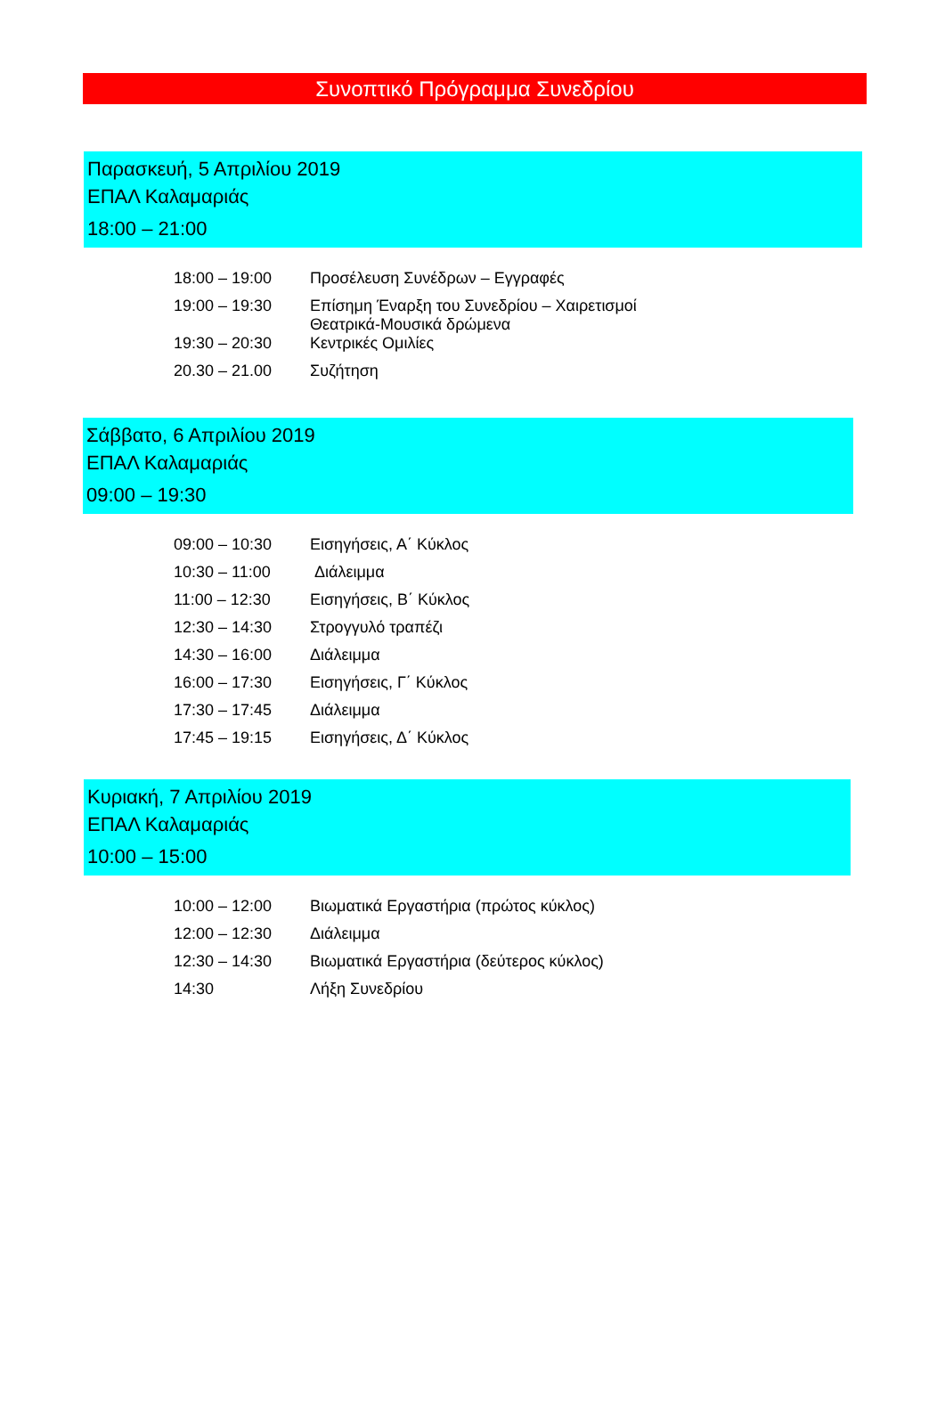Συνοπτικό Πρόγραμμα Συνεδρίου
Παρασκευή, 5 Απριλίου 2019
ΕΠΑΛ Καλαμαριάς
18:00 – 21:00
| 18:00 – 19:00 | Προσέλευση Συνέδρων – Εγγραφές |
| 19:00 – 19:30 | Επίσημη Έναρξη του Συνεδρίου – Χαιρετισμοί Θεατρικά-Μουσικά δρώμενα |
| 19:30 – 20:30 | Κεντρικές Ομιλίες |
| 20.30 – 21.00 | Συζήτηση |
Σάββατο, 6 Απριλίου 2019
ΕΠΑΛ Καλαμαριάς
09:00 – 19:30
| 09:00 – 10:30 | Εισηγήσεις, Α΄ Κύκλος |
| 10:30 – 11:00 | Διάλειμμα |
| 11:00 – 12:30 | Εισηγήσεις, Β΄ Κύκλος |
| 12:30 – 14:30 | Στρογγυλό τραπέζι |
| 14:30 – 16:00 | Διάλειμμα |
| 16:00 – 17:30 | Εισηγήσεις, Γ΄ Κύκλος |
| 17:30 – 17:45 | Διάλειμμα |
| 17:45 – 19:15 | Εισηγήσεις, Δ΄ Κύκλος |
Κυριακή, 7 Απριλίου 2019
ΕΠΑΛ Καλαμαριάς
10:00 – 15:00
| 10:00 – 12:00 | Βιωματικά Εργαστήρια (πρώτος κύκλος) |
| 12:00 – 12:30 | Διάλειμμα |
| 12:30 – 14:30 | Βιωματικά Εργαστήρια (δεύτερος κύκλος) |
| 14:30 | Λήξη Συνεδρίου |